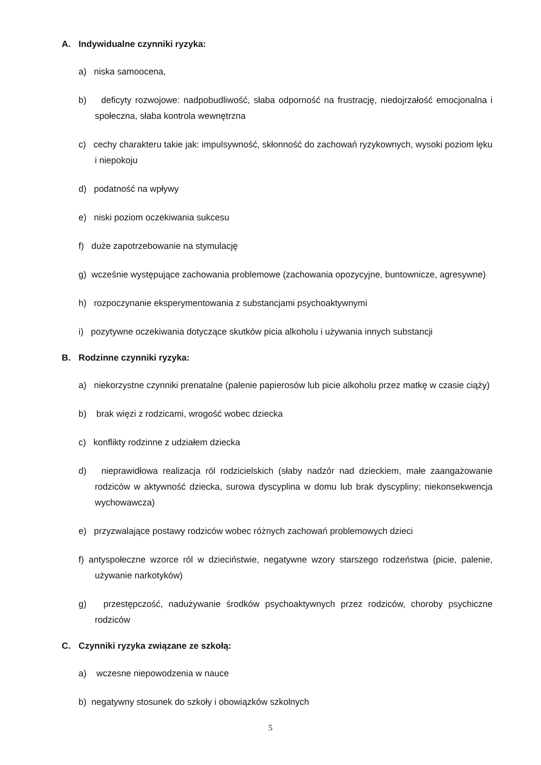A. Indywidualne czynniki ryzyka:
a) niska samoocena,
b) deficyty rozwojowe: nadpobudliwość, słaba odporność na frustrację, niedojrzałość emocjonalna i społeczna, słaba kontrola wewnętrzna
c) cechy charakteru takie jak: impulsywność, skłonność do zachowań ryzykownych, wysoki poziom lęku i niepokoju
d) podatność na wpływy
e) niski poziom oczekiwania sukcesu
f) duże zapotrzebowanie na stymulację
g) wcześnie występujące zachowania problemowe (zachowania opozycyjne, buntownicze, agresywne)
h) rozpoczynanie eksperymentowania z substancjami psychoaktywnymi
i) pozytywne oczekiwania dotyczące skutków picia alkoholu i używania innych substancji
B. Rodzinne czynniki ryzyka:
a) niekorzystne czynniki prenatalne (palenie papierosów lub picie alkoholu przez matkę w czasie ciąży)
b) brak więzi z rodzicami, wrogość wobec dziecka
c) konflikty rodzinne z udziałem dziecka
d) nieprawidłowa realizacja ról rodzicielskich (słaby nadzór nad dzieckiem, małe zaangażowanie rodziców w aktywność dziecka, surowa dyscyplina w domu lub brak dyscypliny; niekonsekwencja wychowawcza)
e) przyzwalające postawy rodziców wobec różnych zachowań problemowych dzieci
f) antyspołeczne wzorce ról w dzieciństwie, negatywne wzory starszego rodzeństwa (picie, palenie, używanie narkotyków)
g) przestępczość, nadużywanie środków psychoaktywnych przez rodziców, choroby psychiczne rodziców
C. Czynniki ryzyka związane ze szkołą:
a) wczesne niepowodzenia w nauce
b) negatywny stosunek do szkoły i obowiązków szkolnych
5